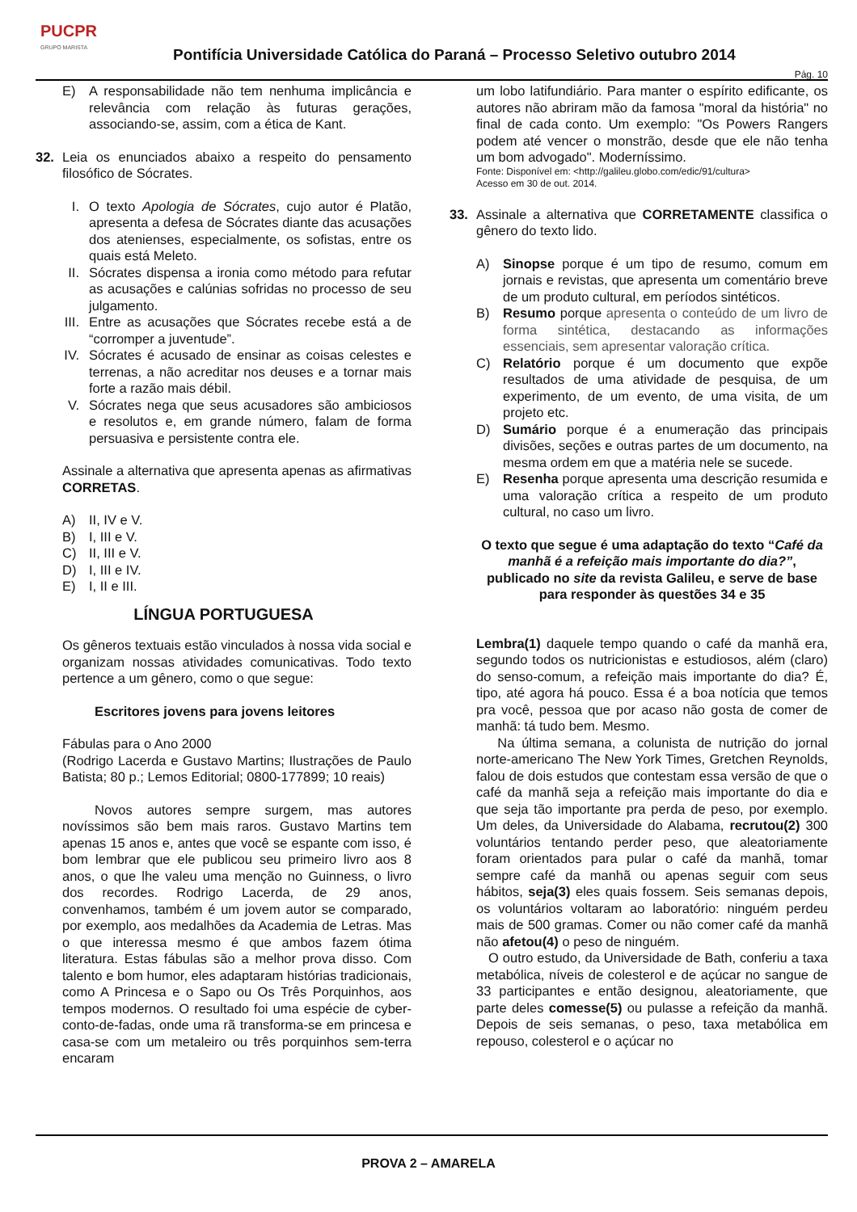PUCPR
GRUPO MARISTA
Pontifícia Universidade Católica do Paraná – Processo Seletivo outubro 2014
Pág. 10
E) A responsabilidade não tem nenhuma implicância e relevância com relação às futuras gerações, associando-se, assim, com a ética de Kant.
32. Leia os enunciados abaixo a respeito do pensamento filosófico de Sócrates.
I. O texto Apologia de Sócrates, cujo autor é Platão, apresenta a defesa de Sócrates diante das acusações dos atenienses, especialmente, os sofistas, entre os quais está Meleto.
II. Sócrates dispensa a ironia como método para refutar as acusações e calúnias sofridas no processo de seu julgamento.
III. Entre as acusações que Sócrates recebe está a de “corromper a juventude”.
IV. Sócrates é acusado de ensinar as coisas celestes e terrenas, a não acreditar nos deuses e a tornar mais forte a razão mais débil.
V. Sócrates nega que seus acusadores são ambiciosos e resolutos e, em grande número, falam de forma persuasiva e persistente contra ele.
Assinale a alternativa que apresenta apenas as afirmativas CORRETAS.
A) II, IV e V.
B) I, III e V.
C) II, III e V.
D) I, III e IV.
E) I, II e III.
LÍNGUA PORTUGUESA
Os gêneros textuais estão vinculados à nossa vida social e organizam nossas atividades comunicativas. Todo texto pertence a um gênero, como o que segue:
Escritores jovens para jovens leitores
Fábulas para o Ano 2000
(Rodrigo Lacerda e Gustavo Martins; Ilustrações de Paulo Batista; 80 p.; Lemos Editorial; 0800-177899; 10 reais)
Novos autores sempre surgem, mas autores novíssimos são bem mais raros. Gustavo Martins tem apenas 15 anos e, antes que você se espante com isso, é bom lembrar que ele publicou seu primeiro livro aos 8 anos, o que lhe valeu uma menção no Guinness, o livro dos recordes. Rodrigo Lacerda, de 29 anos, convenhamos, também é um jovem autor se comparado, por exemplo, aos medalhões da Academia de Letras. Mas o que interessa mesmo é que ambos fazem ótima literatura. Estas fábulas são a melhor prova disso. Com talento e bom humor, eles adaptaram histórias tradicionais, como A Princesa e o Sapo ou Os Três Porquinhos, aos tempos modernos. O resultado foi uma espécie de cyber-conto-de-fadas, onde uma rã transforma-se em princesa e casa-se com um metaleiro ou três porquinhos sem-terra encaram
um lobo latifundiário. Para manter o espírito edificante, os autores não abriram mão da famosa "moral da história" no final de cada conto. Um exemplo: "Os Powers Rangers podem até vencer o monstrão, desde que ele não tenha um bom advogado". Moderníssimo.
Fonte: Disponível em: <http://galileu.globo.com/edic/91/cultura>
Acesso em 30 de out. 2014.
33. Assinale a alternativa que CORRETAMENTE classifica o gênero do texto lido.
A) Sinopse porque é um tipo de resumo, comum em jornais e revistas, que apresenta um comentário breve de um produto cultural, em períodos sintéticos.
B) Resumo porque apresenta o conteúdo de um livro de forma sintética, destacando as informações essenciais, sem apresentar valoração crítica.
C) Relatório porque é um documento que expõe resultados de uma atividade de pesquisa, de um experimento, de um evento, de uma visita, de um projeto etc.
D) Sumário porque é a enumeração das principais divisões, seções e outras partes de um documento, na mesma ordem em que a matéria nele se sucede.
E) Resenha porque apresenta uma descrição resumida e uma valoração crítica a respeito de um produto cultural, no caso um livro.
O texto que segue é uma adaptação do texto “Café da manhã é a refeição mais importante do dia?”, publicado no site da revista Galileu, e serve de base para responder às questões 34 e 35
Lembra(1) daquele tempo quando o café da manhã era, segundo todos os nutricionistas e estudiosos, além (claro) do senso-comum, a refeição mais importante do dia? É, tipo, até agora há pouco. Essa é a boa notícia que temos pra você, pessoa que por acaso não gosta de comer de manhã: tá tudo bem. Mesmo.
Na última semana, a colunista de nutrição do jornal norte-americano The New York Times, Gretchen Reynolds, falou de dois estudos que contestam essa versão de que o café da manhã seja a refeição mais importante do dia e que seja tão importante pra perda de peso, por exemplo. Um deles, da Universidade do Alabama, recrutou(2) 300 voluntários tentando perder peso, que aleatoriamente foram orientados para pular o café da manhã, tomar sempre café da manhã ou apenas seguir com seus hábitos, seja(3) eles quais fossem. Seis semanas depois, os voluntários voltaram ao laboratório: ninguém perdeu mais de 500 gramas. Comer ou não comer café da manhã não afetou(4) o peso de ninguém.
O outro estudo, da Universidade de Bath, conferiu a taxa metabólica, níveis de colesterol e de açúcar no sangue de 33 participantes e então designou, aleatoriamente, que parte deles comesse(5) ou pulasse a refeição da manhã. Depois de seis semanas, o peso, taxa metabólica em repouso, colesterol e o açúcar no
PROVA 2 – AMARELA